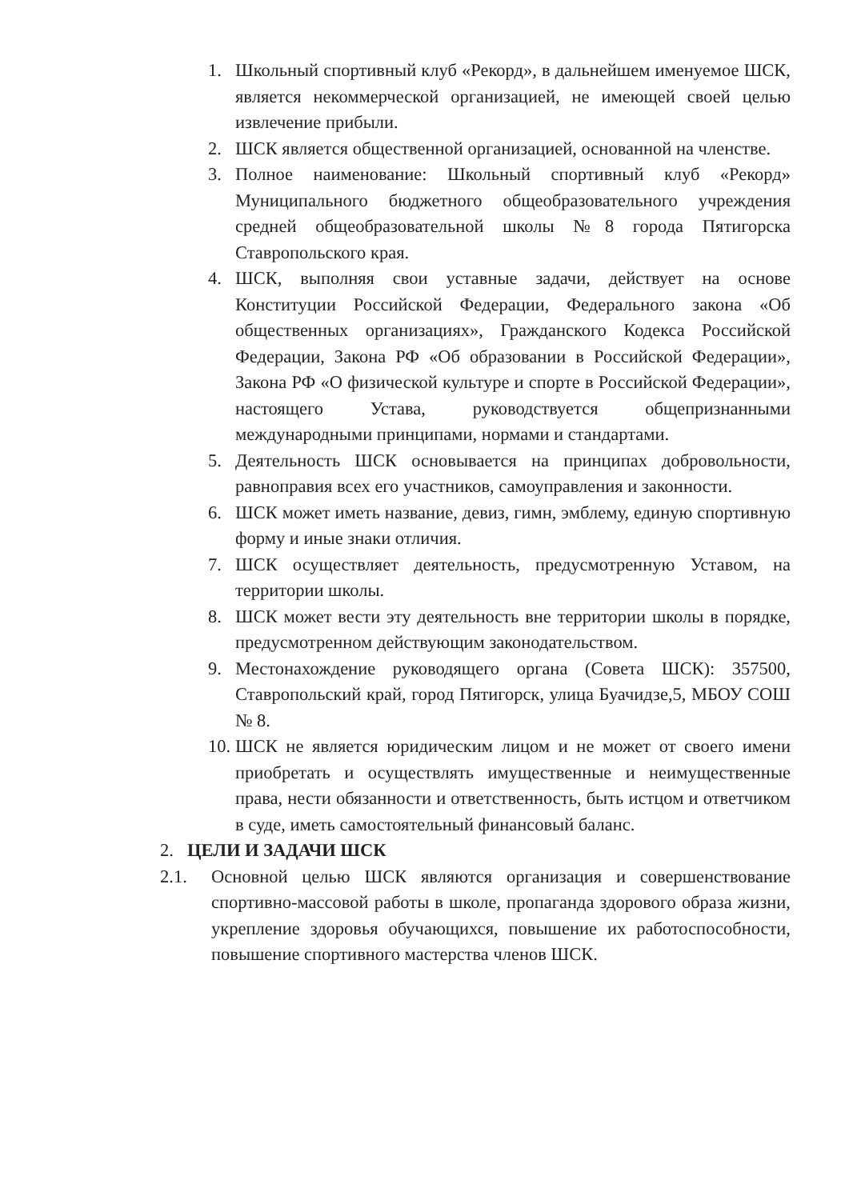1. Школьный спортивный клуб «Рекорд», в дальнейшем именуемое ШСК, является некоммерческой организацией, не имеющей своей целью извлечение прибыли.
2. ШСК является общественной организацией, основанной на членстве.
3. Полное наименование: Школьный спортивный клуб «Рекорд» Муниципального бюджетного общеобразовательного учреждения средней общеобразовательной школы №8 города Пятигорска Ставропольского края.
4. ШСК, выполняя свои уставные задачи, действует на основе Конституции Российской Федерации, Федерального закона «Об общественных организациях», Гражданского Кодекса Российской Федерации, Закона РФ «Об образовании в Российской Федерации», Закона РФ «О физической культуре и спорте в Российской Федерации», настоящего Устава, руководствуется общепризнанными международными принципами, нормами и стандартами.
5. Деятельность ШСК основывается на принципах добровольности, равноправия всех его участников, самоуправления и законности.
6. ШСК может иметь название, девиз, гимн, эмблему, единую спортивную форму и иные знаки отличия.
7. ШСК осуществляет деятельность, предусмотренную Уставом, на территории школы.
8. ШСК может вести эту деятельность вне территории школы в порядке, предусмотренном действующим законодательством.
9. Местонахождение руководящего органа (Совета ШСК): 357500, Ставропольский край, город Пятигорск, улица Буачидзе,5, МБОУ СОШ № 8.
10. ШСК не является юридическим лицом и не может от своего имени приобретать и осуществлять имущественные и неимущественные права, нести обязанности и ответственность, быть истцом и ответчиком в суде, иметь самостоятельный финансовый баланс.
2. ЦЕЛИ И ЗАДАЧИ ШСК
2.1. Основной целью ШСК являются организация и совершенствование спортивно-массовой работы в школе, пропаганда здорового образа жизни, укрепление здоровья обучающихся, повышение их работоспособности, повышение спортивного мастерства членов ШСК.